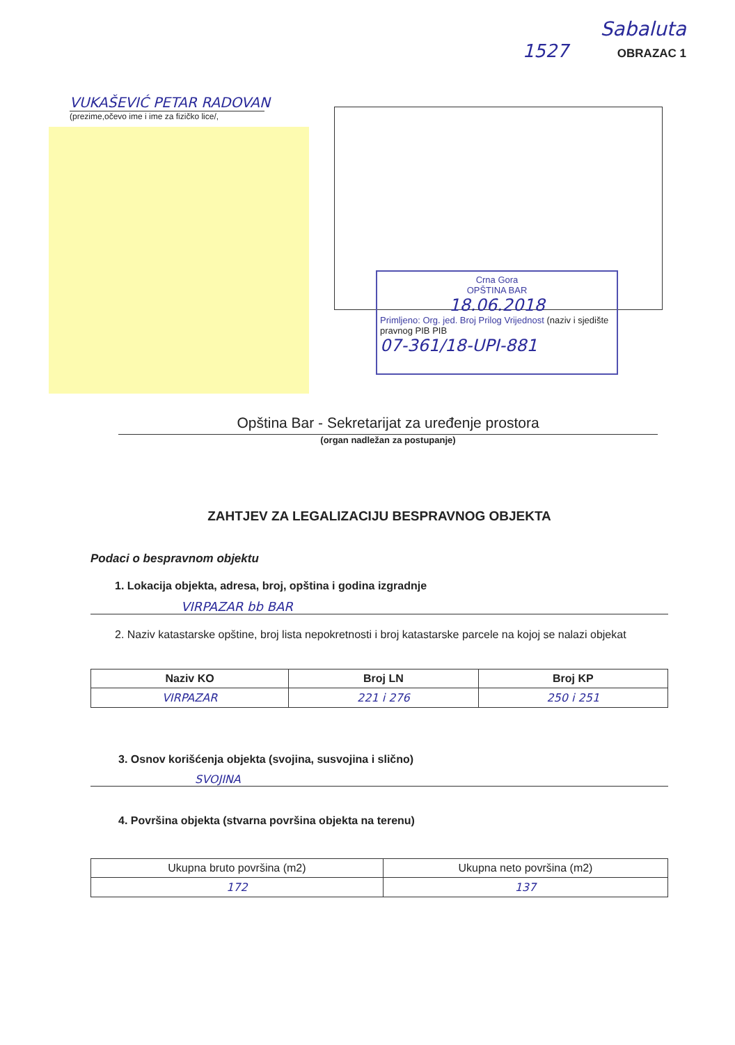VUKAŠEVIĆ PETAR RADOVAN
(prezime,očevo ime i ime za fizičko lice/,
Sabaluta
1527 OBRAZAC 1
Crna Gora
OPŠTINA BAR
18.06.2018
Primljeno: Org. jed. Broj Prilog Vrijednost (naziv i sjedište pravnog PIB PIB
07-361/18-UPI-881
Opština Bar - Sekretarijat za uređenje prostora
(organ nadležan za postupanje)
ZAHTJEV ZA LEGALIZACIJU BESPRAVNOG OBJEKTA
Podaci o bespravnom objektu
1. Lokacija objekta, adresa, broj, opština i godina izgradnje
VIRPAZAR bb BAR
2. Naziv katastarske opštine, broj lista nepokretnosti i broj katastarske parcele na kojoj se nalazi objekat
| Naziv KO | Broj LN | Broj KP |
| --- | --- | --- |
| VIRPAZAR | 221 i 276 | 250 i 251 |
3. Osnov korišćenja objekta (svojina, susvojina i slično)
SVOJINA
4. Površina objekta (stvarna površina objekta na terenu)
| Ukupna bruto površina (m2) | Ukupna neto površina (m2) |
| 172 | 137 |